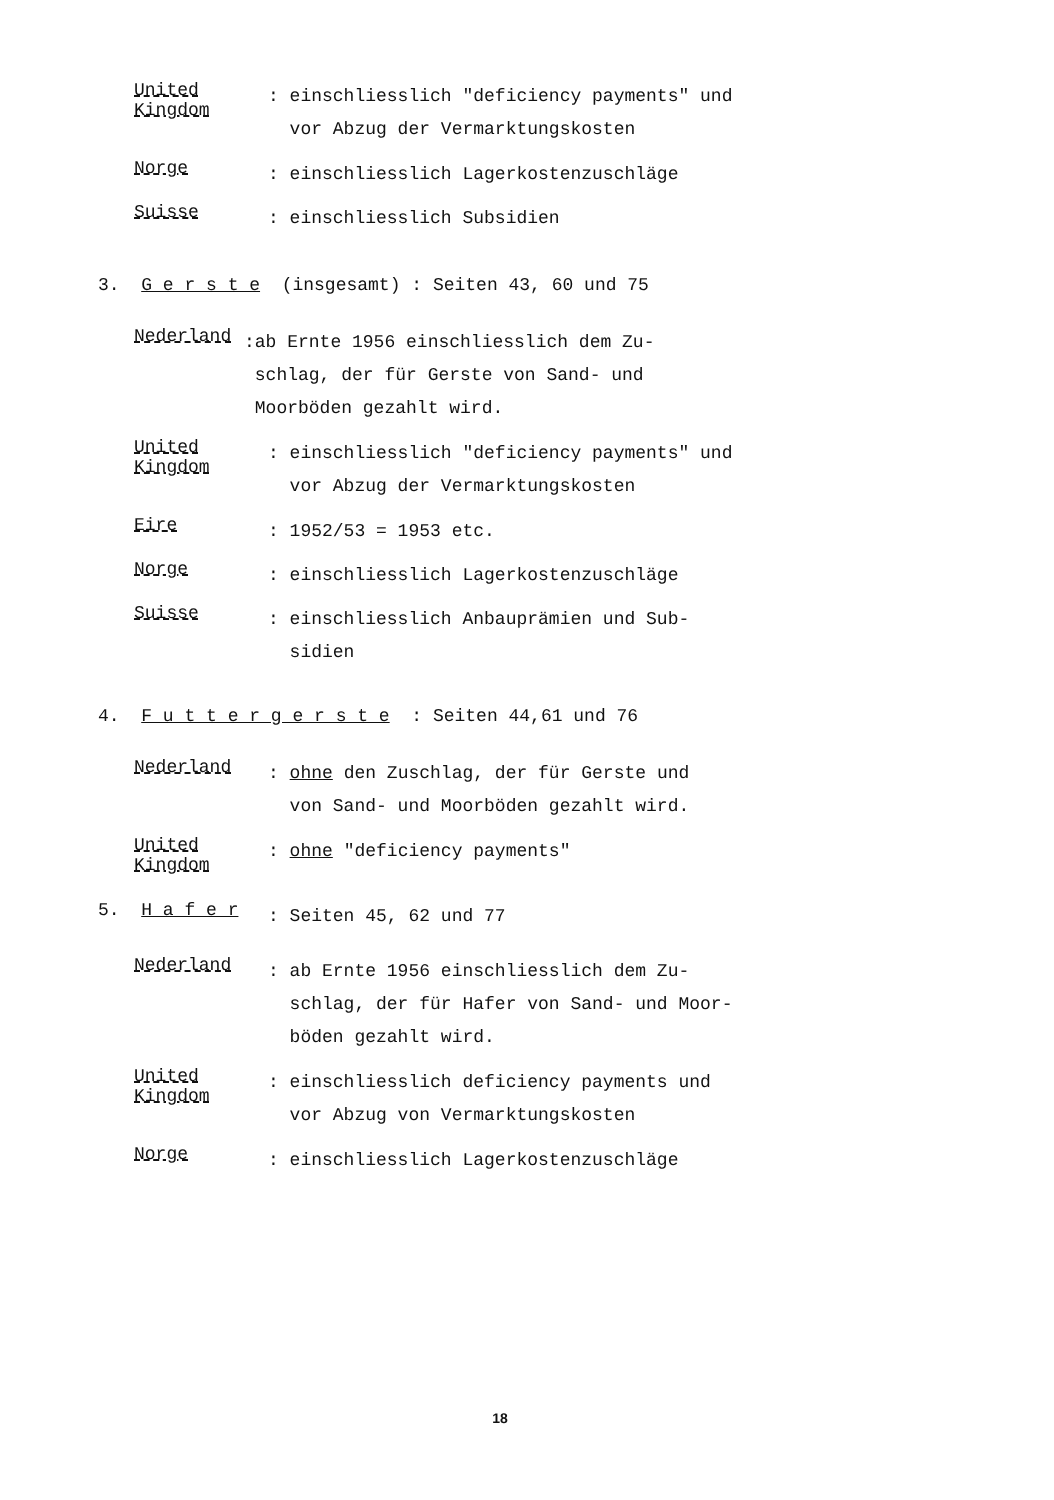United Kingdom
: einschliesslich "deficiency payments" und
vor Abzug der Vermarktungskosten
Norge
: einschliesslich Lagerkostenzuschläge
Suisse
: einschliesslich Subsidien
3. G e r s t e (insgesamt) : Seiten 43, 60 und 75
Nederland
:ab Ernte 1956 einschliesslich dem Zu-
schlag, der für Gerste von Sand- und
Moorböden gezahlt wird.
United Kingdom
: einschliesslich "deficiency payments" und
vor Abzug der Vermarktungskosten
Eire
: 1952/53 = 1953 etc.
Norge
: einschliesslich Lagerkostenzuschläge
Suisse
: einschliesslich Anbauprämien und Sub-
sidien
4. F u t t e r g e r s t e : Seiten 44,61 und 76
Nederland
: ohne den Zuschlag, der für Gerste und
von Sand- und Moorböden gezahlt wird.
United Kingdom
: ohne "deficiency payments"
5. H a f e r
: Seiten 45, 62 und 77
Nederland
: ab Ernte 1956 einschliesslich dem Zu-
schlag, der für Hafer von Sand- und Moor-
böden gezahlt wird.
United Kingdom
: einschliesslich deficiency payments und
vor Abzug von Vermarktungskosten
Norge
: einschliesslich Lagerkostenzuschläge
18